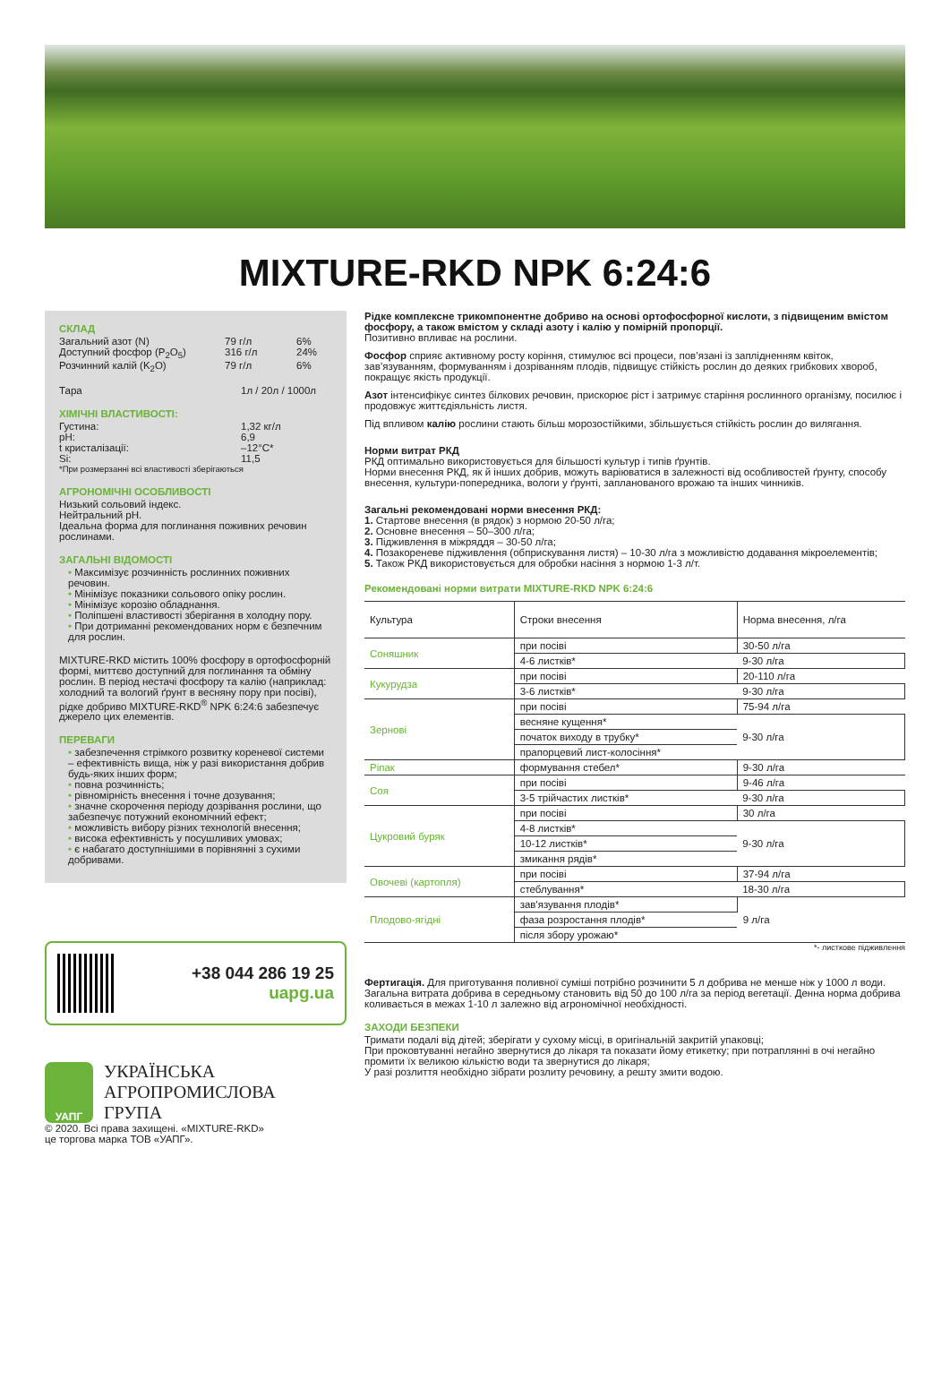MIXTURE-RKD NPK 6:24:6
СКЛАД
Загальний азот (N) 79 г/л 6%
Доступний фосфор (P<sub>2</sub>O<sub>5</sub>) 316 г/л 24%
Розчинний калій (K<sub>2</sub>O) 79 г/л 6%
Тара 1л / 20л / 1000л
ХІМІЧНІ ВЛАСТИВОСТІ:
Густина: 1,32 кг/л
pH: 6,9
t кристалізації: –12°С*
Si: 11,5
*При розмерзанні всі властивості зберігаються
АГРОНОМІЧНІ ОСОБЛИВОСТІ
Низький сольовий індекс.
Нейтральний pH.
Ідеальна форма для поглинання поживних речовин рослинами.
ЗАГАЛЬНІ ВІДОМОСТІ
• Максимізує розчинність рослинних поживних речовин.
• Мінімізує показники сольового опіку рослин.
• Мінімізує корозію обладнання.
• Поліпшені властивості зберігання в холодну пору.
• При дотриманні рекомендованих норм є безпечним для рослин.
MIXTURE-RKD містить 100% фосфору в ортофосфорній формі, миттєво доступний для поглинання та обміну рослин. В період нестачі фосфору та калію (наприклад: холодний та вологий ґрунт в весняну пору при посіві), рідке добриво MIXTURE-RKD<sup>®</sup> NPK 6:24:6 забезпечує джерело цих елементів.
ПЕРЕВАГИ
• забезпечення стрімкого розвитку кореневої системи – ефективність вища, ніж у разі використання добрив будь-яких інших форм;
• повна розчинність;
• рівномірність внесення і точне дозування;
• значне скорочення періоду дозрівання рослини, що забезпечує потужний економічний ефект;
• можливість вибору різних технологій внесення;
• висока ефективність у посушливих умовах;
• є набагато доступнішими в порівнянні з сухими добривами.
+38 044 286 19 25
uapg.ua
УАПГ
УКРАЇНСЬКА
АГРОПРОМИСЛОВА
ГРУПА
© 2020. Всі права захищені. «MIXTURE-RKD»
це торгова марка ТОВ «УАПГ».
Рідке комплексне трикомпонентне добриво на основі ортофосфорної кислоти, з підвищеним вмістом фосфору, а також вмістом у складі азоту і калію у помірній пропорції.
Позитивно впливає на рослини.
Фосфор сприяє активному росту коріння, стимулює всі процеси, пов’язані із заплідненням квіток, зав’язуванням, формуванням і дозріванням плодів, підвищує стійкість рослин до деяких грибкових хвороб, покращує якість продукції.
Азот інтенсифікує синтез білкових речовин, прискорює ріст і затримує старіння рослинного організму, посилює і продовжує життєдіяльність листя.
Під впливом калію рослини стають більш морозостійкими, збільшується стійкість рослин до вилягання.
Норми витрат РКД
РКД оптимально використовується для більшості культур і типів ґрунтів.
Норми внесення РКД, як й інших добрив, можуть варіюватися в залежності від особливостей ґрунту, способу внесення, культури-попередника, вологи у ґрунті, запланованого врожаю та інших чинників.
Загальні рекомендовані норми внесення РКД:
1. Стартове внесення (в рядок) з нормою 20-50 л/га;
2. Основне внесення – 50–300 л/га;
3. Підживлення в міжряддя – 30-50 л/га;
4. Позакореневе підживлення (обприскування листя) – 10-30 л/га з можливістю додавання мікроелементів;
5. Також РКД використовується для обробки насіння з нормою 1-3 л/т.
Рекомендовані норми витрати MIXTURE-RKD NPK 6:24:6
| Культура | Строки внесення | Норма внесення, л/га |
| --- | --- | --- |
| Соняшник | при посіві | 30-50 л/га |
| | 4-6 листків* | 9-30 л/га |
| Кукурудза | при посіві | 20-110 л/га |
| | 3-6 листків* | 9-30 л/га |
| Зернові | при посіві | 75-94 л/га |
| | весняне кущення* | 9-30 л/га |
| | початок виходу в трубку* | |
| | прапорцевий лист-колосіння* | |
| Ріпак | формування стебел* | 9-30 л/га |
| Соя | при посіві | 9-46 л/га |
| | 3-5 трійчастих листків* | 9-30 л/га |
| Цукровий буряк | при посіві | 30 л/га |
| | 4-8 листків* | 9-30 л/га |
| | 10-12 листків* | |
| | змикання рядів* | |
| Овочеві (картопля) | при посіві | 37-94 л/га |
| | стеблування* | 18-30 л/га |
| Плодово-ягідні | зав'язування плодів* | 9 л/га |
| | фаза розростання плодів* | |
| | після збору урожаю* | |
*- листкове підживлення
Фертигація. Для приготування поливної суміші потрібно розчинити 5 л добрива не менше ніж у 1000 л води. Загальна витрата добрива в середньому становить від 50 до 100 л/га за період вегетації. Денна норма добрива коливається в межах 1-10 л залежно від агрономічної необхідності.
ЗАХОДИ БЕЗПЕКИ
Тримати подалі від дітей; зберігати у сухому місці, в оригінальній закритій упаковці;
При проковтуванні негайно звернутися до лікаря та показати йому етикетку; при потраплянні в очі негайно промити їх великою кількістю води та звернутися до лікаря;
У разі розлиття необхідно зібрати розлиту речовину, а решту змити водою.